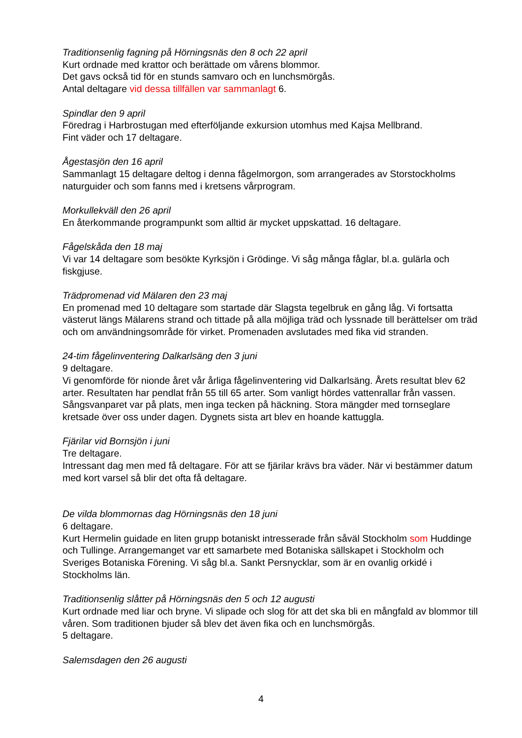Traditionsenlig fagning på Hörningsnäs den 8 och 22 april
Kurt ordnade med krattor och berättade om vårens blommor.
Det gavs också tid för en stunds samvaro och en lunchsmörgås.
Antal deltagare vid dessa tillfällen var sammanlagt 6.
Spindlar den 9 april
Föredrag i Harbrostugan med efterföljande exkursion utomhus med Kajsa Mellbrand.
Fint väder och 17 deltagare.
Ågestasjön den 16 april
Sammanlagt 15 deltagare deltog i denna fågelmorgon, som arrangerades av Storstockholms naturguider och som fanns med i kretsens vårprogram.
Morkullekväll den 26 april
En återkommande programpunkt som alltid är mycket uppskattad. 16 deltagare.
Fågelskåda den 18 maj
Vi var 14 deltagare som besökte Kyrksjön i Grödinge. Vi såg många fåglar, bl.a. gulärla och fiskgjuse.
Trädpromenad vid Mälaren den 23 maj
En promenad med 10 deltagare som startade där Slagsta tegelbruk en gång låg. Vi fortsatta västerut längs Mälarens strand och tittade på alla möjliga träd och lyssnade till berättelser om träd och om användningsområde för virket. Promenaden avslutades med fika vid stranden.
24-tim fågelinventering Dalkarlsäng den 3 juni
9 deltagare.
Vi genomförde för nionde året vår årliga fågelinventering vid Dalkarlsäng. Årets resultat blev 62 arter. Resultaten har pendlat från 55 till 65 arter. Som vanligt hördes vattenrallar från vassen. Sångsvanparet var på plats, men inga tecken på häckning. Stora mängder med tornseglare kretsade över oss under dagen. Dygnets sista art blev en hoande kattuggla.
Fjärilar vid Bornsjön i juni
Tre deltagare.
Intressant dag men med få deltagare. För att se fjärilar krävs bra väder. När vi bestämmer datum med kort varsel så blir det ofta få deltagare.
De vilda blommornas dag Hörningsnäs den 18 juni
6 deltagare.
Kurt Hermelin guidade en liten grupp botaniskt intresserade från såväl Stockholm som Huddinge och Tullinge. Arrangemanget var ett samarbete med Botaniska sällskapet i Stockholm och Sveriges Botaniska Förening. Vi såg bl.a. Sankt Persnycklar, som är en ovanlig orkidé i Stockholms län.
Traditionsenlig slåtter på Hörningsnäs den 5 och 12 augusti
Kurt ordnade med liar och bryne. Vi slipade och slog för att det ska bli en mångfald av blommor till våren. Som traditionen bjuder så blev det även fika och en lunchsmörgås.
5 deltagare.
Salemsdagen den 26 augusti
4